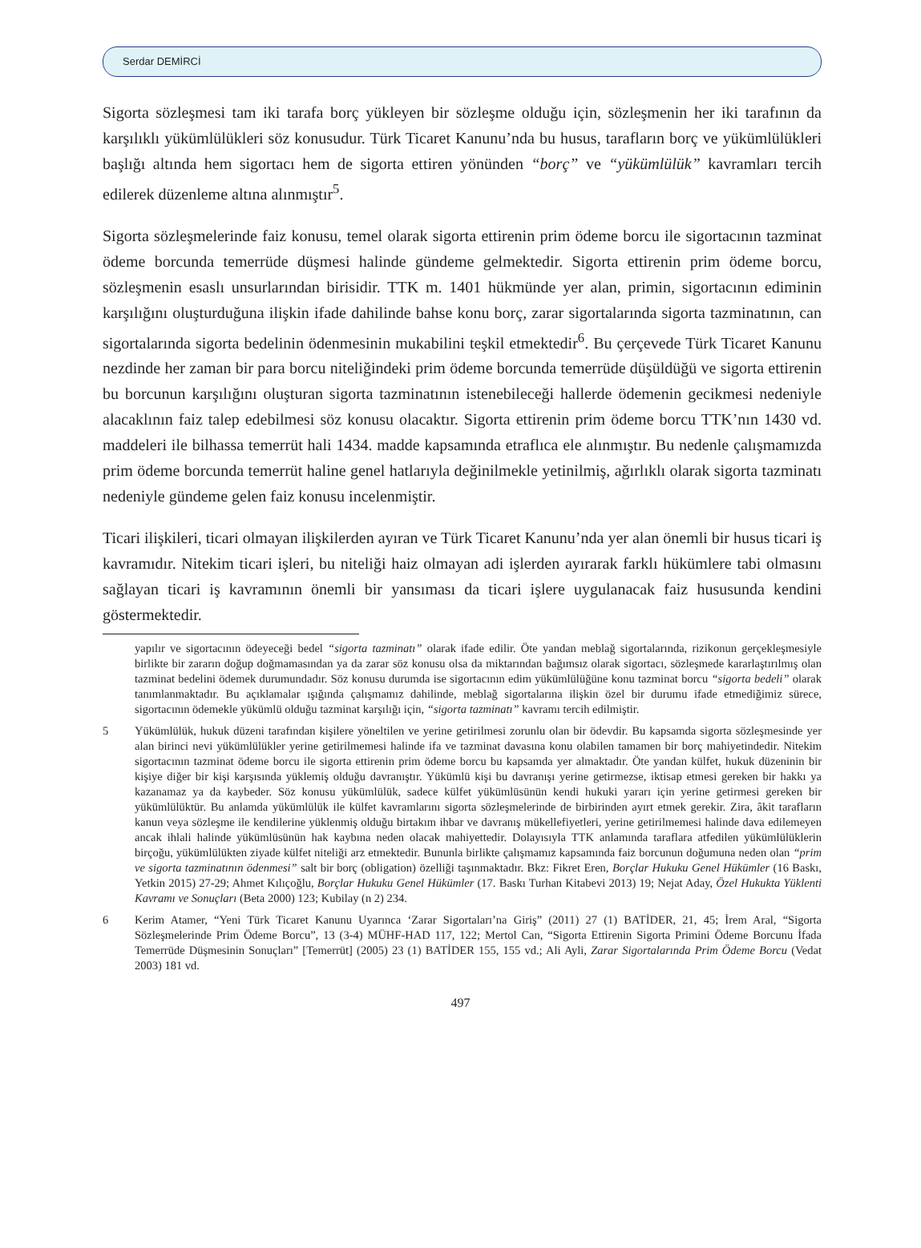Serdar DEMİRCİ
Sigorta sözleşmesi tam iki tarafa borç yükleyen bir sözleşme olduğu için, sözleşmenin her iki tarafının da karşılıklı yükümlülükleri söz konusudur. Türk Ticaret Kanunu’nda bu husus, tarafların borç ve yükümlülükleri başlığı altında hem sigortacı hem de sigorta ettiren yönünden “borç” ve “yükümlülük” kavramları tercih edilerek düzenleme altına alınmıştır<sup>5</sup>.
Sigorta sözleşmelerinde faiz konusu, temel olarak sigorta ettirenin prim ödeme borcu ile sigortacının tazminat ödeme borcunda temerrüde düşmesi halinde gündeme gelmektedir. Sigorta ettirenin prim ödeme borcu, sözleşmenin esaslı unsurlarından birisidir. TTK m. 1401 hükmünde yer alan, primin, sigortacının ediminin karşılığını oluşturduğuna ilişkin ifade dahilinde bahse konu borç, zarar sigortalarında sigorta tazminatının, can sigortalarında sigorta bedelinin ödenmesinin mukabilini teşkil etmektedir<sup>6</sup>. Bu çerçevede Türk Ticaret Kanunu nezdinde her zaman bir para borcu niteliğindeki prim ödeme borcunda temerrüde düşüldüğü ve sigorta ettirenin bu borcunun karşılığını oluşturan sigorta tazminatının istenebileceği hallerde ödemenin gecikmesi nedeniyle alacaklının faiz talep edebilmesi söz konusu olacaktır. Sigorta ettirenin prim ödeme borcu TTK’nın 1430 vd. maddeleri ile bilhassa temerrüt hali 1434. madde kapsamında etraflıca ele alınmıştır. Bu nedenle çalışmamızda prim ödeme borcunda temerrüt haline genel hatlarıyla değinilmekle yetinilmiş, ağırlıklı olarak sigorta tazminatı nedeniyle gündeme gelen faiz konusu incelenmiştir.
Ticari ilişkileri, ticari olmayan ilişkilerden ayıran ve Türk Ticaret Kanunu’nda yer alan önemli bir husus ticari iş kavramıdır. Nitekim ticari işleri, bu niteliği haiz olmayan adi işlerden ayırarak farklı hükümlere tabi olmasını sağlayan ticari iş kavramının önemli bir yansıması da ticari işlere uygulanacak faiz hususunda kendini göstermektedir.
yapılır ve sigortacının ödeyeceği bedel “sigorta tazminatı” olarak ifade edilir. Öte yandan meblağ sigortalarında, rizikonun gerçekleşmesiyle birlikte bir zararın doğup doğmamasından ya da zarar söz konusu olsa da miktarından bağımsız olarak sigortacı, sözleşmede kararlaştırılmış olan tazminat bedelini ödemek durumundadır. Söz konusu durumda ise sigortacının edim yükümlülüğüne konu tazminat borcu “sigorta bedeli” olarak tanımlanmaktadır. Bu açıklamalar ışığında çalışmamız dahilinde, meblağ sigortalarına ilişkin özel bir durumu ifade etmediğimiz sürece, sigortacının ödemekle yükümlü olduğu tazminat karşılığı için, “sigorta tazminatı” kavramı tercih edilmiştir.
5 Yükümlülük, hukuk düzeni tarafından kişilere yöneltilen ve yerine getirilmesi zorunlu olan bir ödevdir. Bu kapsamda sigorta sözleşmesinde yer alan birinci nevi yükümlülükler yerine getirilmemesi halinde ifa ve tazminat davasına konu olabilen tamamen bir borç mahiyetindedir. Nitekim sigortacının tazminat ödeme borcu ile sigorta ettirenin prim ödeme borcu bu kapsamda yer almaktadır. Öte yandan külfet, hukuk düzeninin bir kişiye diğer bir kişi karşısında yüklemiş olduğu davranıştır. Yükümlü kişi bu davranışı yerine getirmezse, iktisap etmesi gereken bir hakkı ya kazanamaz ya da kaybeder. Söz konusu yükümlülük, sadece külfet yükümlüsünün kendi hukuki yararı için yerine getirmesi gereken bir yükümlülüktür. Bu anlamda yükümlülük ile külfet kavramlarını sigorta sözleşmelerinde de birbirinden ayırt etmek gerekir. Zira, âkit tarafların kanun veya sözleşme ile kendilerine yüklenmiş olduğu birtakım ihbar ve davranış mükellefiyetleri, yerine getirilmemesi halinde dava edilemeyen ancak ihlali halinde yükümlüsünün hak kaybına neden olacak mahiyettedir. Dolayısıyla TTK anlamında taraflara atfedilen yükümlülüklerin birçoğu, yükümlülükten ziyade külfet niteliği arz etmektedir. Bununla birlikte çalışmamız kapsamında faiz borcunun doğumuna neden olan “prim ve sigorta tazminatının ödenmesi” salt bir borç (obligation) özelliği taşınmaktadır. Bkz: Fikret Eren, Borçlar Hukuku Genel Hükümler (16 Baskı, Yetkin 2015) 27-29; Ahmet Kılıçoğlu, Borçlar Hukuku Genel Hükümler (17. Baskı Turhan Kitabevi 2013) 19; Nejat Aday, Özel Hukukta Yüklenti Kavramı ve Sonuçları (Beta 2000) 123; Kubilay (n 2) 234.
6 Kerim Atamer, “Yeni Türk Ticaret Kanunu Uyarınca ‘Zarar Sigortaları’na Giriş” (2011) 27 (1) BATİDER, 21, 45; İrem Aral, “Sigorta Sözleşmelerinde Prim Ödeme Borcu”, 13 (3-4) MÜHF-HAD 117, 122; Mertol Can, “Sigorta Ettirenin Sigorta Primini Ödeme Borcunu İfada Temerrüde Düşmesinin Sonuçları” [Temerrüt] (2005) 23 (1) BATİDER 155, 155 vd.; Ali Ayli, Zarar Sigortalarında Prim Ödeme Borcu (Vedat 2003) 181 vd.
497